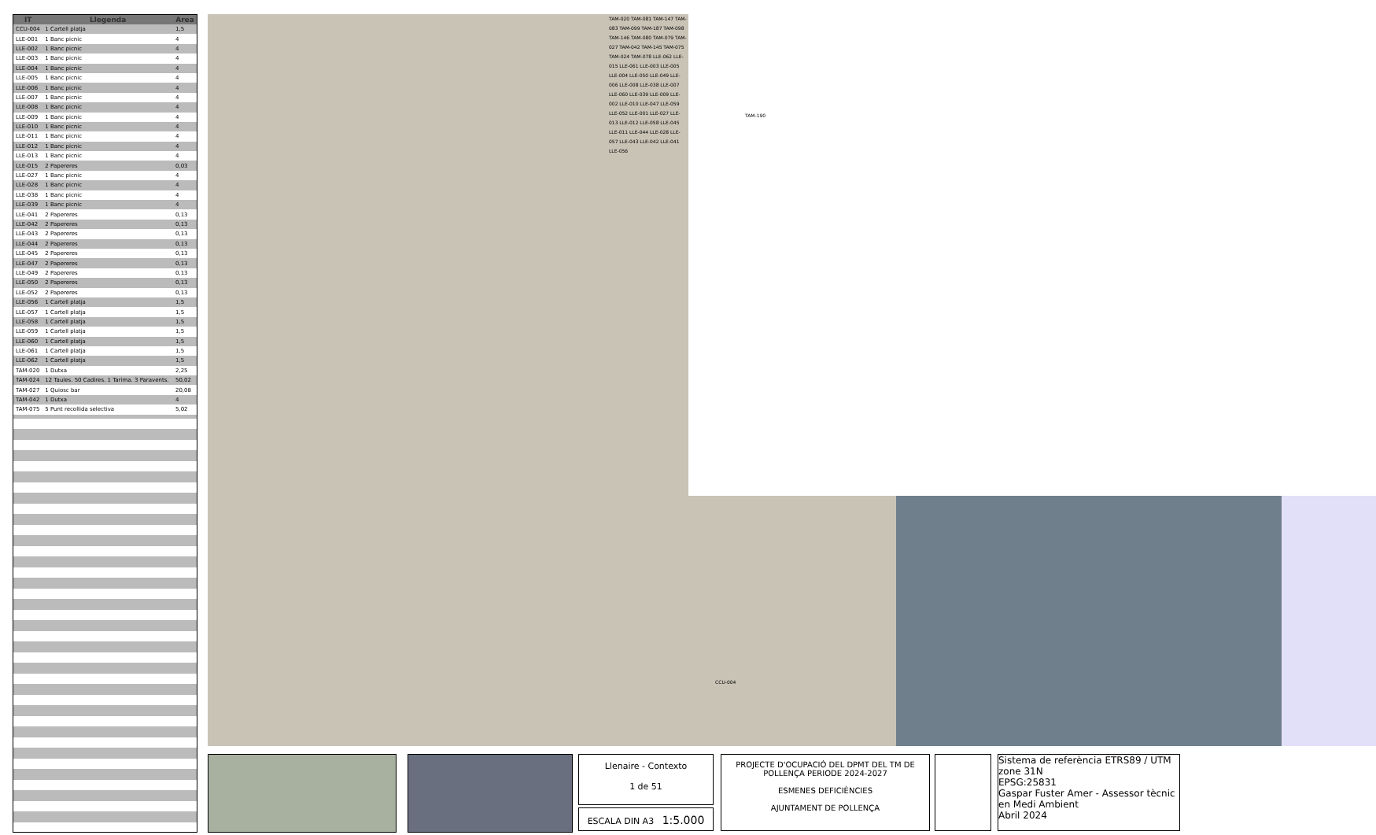| IT | Llegenda | Area |
| --- | --- | --- |
| CCU-004 | 1 Cartell platja | 1,5 |
| LLE-001 | 1 Banc picnic | 4 |
| LLE-002 | 1 Banc picnic | 4 |
| LLE-003 | 1 Banc picnic | 4 |
| LLE-004 | 1 Banc picnic | 4 |
| LLE-005 | 1 Banc picnic | 4 |
| LLE-006 | 1 Banc picnic | 4 |
| LLE-007 | 1 Banc picnic | 4 |
| LLE-008 | 1 Banc picnic | 4 |
| LLE-009 | 1 Banc picnic | 4 |
| LLE-010 | 1 Banc picnic | 4 |
| LLE-011 | 1 Banc picnic | 4 |
| LLE-012 | 1 Banc picnic | 4 |
| LLE-013 | 1 Banc picnic | 4 |
| LLE-015 | 2 Papereres | 0,03 |
| LLE-027 | 1 Banc picnic | 4 |
| LLE-028 | 1 Banc picnic | 4 |
| LLE-038 | 1 Banc picnic | 4 |
| LLE-039 | 1 Banc picnic | 4 |
| LLE-041 | 2 Papereres | 0,13 |
| LLE-042 | 2 Papereres | 0,13 |
| LLE-043 | 2 Papereres | 0,13 |
| LLE-044 | 2 Papereres | 0,13 |
| LLE-045 | 2 Papereres | 0,13 |
| LLE-047 | 2 Papereres | 0,13 |
| LLE-049 | 2 Papereres | 0,13 |
| LLE-050 | 2 Papereres | 0,13 |
| LLE-052 | 2 Papereres | 0,13 |
| LLE-056 | 1 Cartell platja | 1,5 |
| LLE-057 | 1 Cartell platja | 1,5 |
| LLE-058 | 1 Cartell platja | 1,5 |
| LLE-059 | 1 Cartell platja | 1,5 |
| LLE-060 | 1 Cartell platja | 1,5 |
| LLE-061 | 1 Cartell platja | 1,5 |
| LLE-062 | 1 Cartell platja | 1,5 |
| TAM-020 | 1 Dutxa | 2,25 |
| TAM-024 | 12 Taules. 50 Cadires. 1 Tarima. 3 Paravents. | 50,02 |
| TAM-027 | 1 Quiosc bar | 20,08 |
| TAM-042 | 1 Dutxa | 4 |
| TAM-075 | 5 Punt recollida selectiva | 5,02 |
TAM-020 TAM-081 TAM-147 TAM-083 TAM-099 TAM-187 TAM-098 TAM-146 TAM-080 TAM-079 TAM-027 TAM-042 TAM-145 TAM-075 TAM-024 TAM-078 LLE-062 LLE-015 LLE-061 LLE-003 LLE-005 LLE-004 LLE-050 LLE-049 LLE-006 LLE-008 LLE-038 LLE-007 LLE-060 LLE-039 LLE-009 LLE-002 LLE-010 LLE-047 LLE-059 LLE-052 LLE-001 LLE-027 LLE-013 LLE-012 LLE-058 LLE-045 LLE-011 LLE-044 LLE-028 LLE-057 LLE-043 LLE-042 LLE-041 LLE-056
TAM-190
CCU-004
Llenaire - Contexto
1 de 51
ESCALA DIN A3 1:5.000
PROJECTE D'OCUPACIÓ DEL DPMT DEL TM DE POLLENÇA PERIODE 2024-2027
ESMENES DEFICIÈNCIES
AJUNTAMENT DE POLLENÇA
Sistema de referència ETRS89 / UTM zone 31N
EPSG:25831
Gaspar Fuster Amer - Assessor tècnic en Medi Ambient
Abril 2024